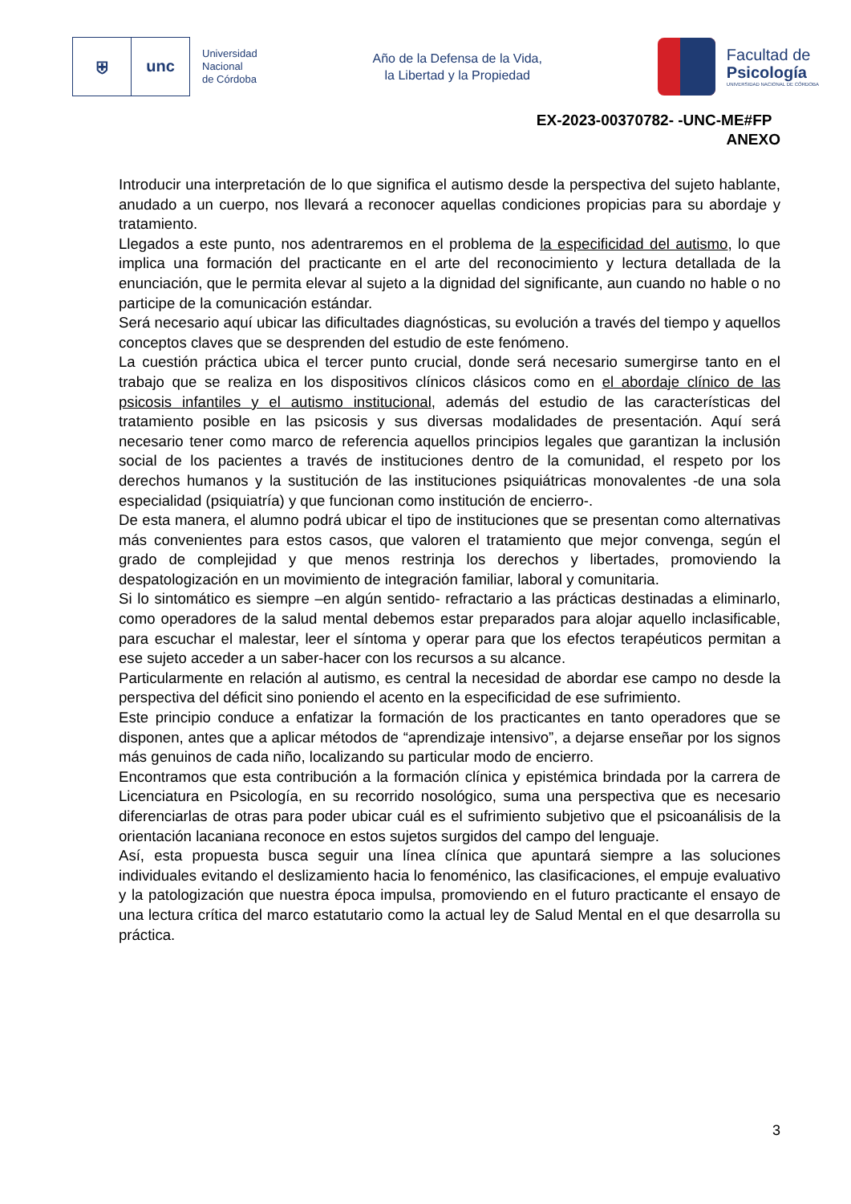⛨ unc
Universidad
Nacional
de Córdoba
Año de la Defensa de la Vida,
la Libertad y la Propiedad
Facultad de
Psicología
UNIVERSIDAD NACIONAL DE CÓRDOBA
EX-2023-00370782- -UNC-ME#FP
ANEXO
Introducir una interpretación de lo que significa el autismo desde la perspectiva del sujeto hablante, anudado a un cuerpo, nos llevará a reconocer aquellas condiciones propicias para su abordaje y tratamiento.
Llegados a este punto, nos adentraremos en el problema de la especificidad del autismo, lo que implica una formación del practicante en el arte del reconocimiento y lectura detallada de la enunciación, que le permita elevar al sujeto a la dignidad del significante, aun cuando no hable o no participe de la comunicación estándar.
Será necesario aquí ubicar las dificultades diagnósticas, su evolución a través del tiempo y aquellos conceptos claves que se desprenden del estudio de este fenómeno.
La cuestión práctica ubica el tercer punto crucial, donde será necesario sumergirse tanto en el trabajo que se realiza en los dispositivos clínicos clásicos como en el abordaje clínico de las psicosis infantiles y el autismo institucional, además del estudio de las características del tratamiento posible en las psicosis y sus diversas modalidades de presentación. Aquí será necesario tener como marco de referencia aquellos principios legales que garantizan la inclusión social de los pacientes a través de instituciones dentro de la comunidad, el respeto por los derechos humanos y la sustitución de las instituciones psiquiátricas monovalentes -de una sola especialidad (psiquiatría) y que funcionan como institución de encierro-.
De esta manera, el alumno podrá ubicar el tipo de instituciones que se presentan como alternativas más convenientes para estos casos, que valoren el tratamiento que mejor convenga, según el grado de complejidad y que menos restrinja los derechos y libertades, promoviendo la despatologización en un movimiento de integración familiar, laboral y comunitaria.
Si lo sintomático es siempre –en algún sentido- refractario a las prácticas destinadas a eliminarlo, como operadores de la salud mental debemos estar preparados para alojar aquello inclasificable, para escuchar el malestar, leer el síntoma y operar para que los efectos terapéuticos permitan a ese sujeto acceder a un saber-hacer con los recursos a su alcance.
Particularmente en relación al autismo, es central la necesidad de abordar ese campo no desde la perspectiva del déficit sino poniendo el acento en la especificidad de ese sufrimiento.
Este principio conduce a enfatizar la formación de los practicantes en tanto operadores que se disponen, antes que a aplicar métodos de “aprendizaje intensivo”, a dejarse enseñar por los signos más genuinos de cada niño, localizando su particular modo de encierro.
Encontramos que esta contribución a la formación clínica y epistémica brindada por la carrera de Licenciatura en Psicología, en su recorrido nosológico, suma una perspectiva que es necesario diferenciarlas de otras para poder ubicar cuál es el sufrimiento subjetivo que el psicoanálisis de la orientación lacaniana reconoce en estos sujetos surgidos del campo del lenguaje.
Así, esta propuesta busca seguir una línea clínica que apuntará siempre a las soluciones individuales evitando el deslizamiento hacia lo fenoménico, las clasificaciones, el empuje evaluativo y la patologización que nuestra época impulsa, promoviendo en el futuro practicante el ensayo de una lectura crítica del marco estatutario como la actual ley de Salud Mental en el que desarrolla su práctica.
3